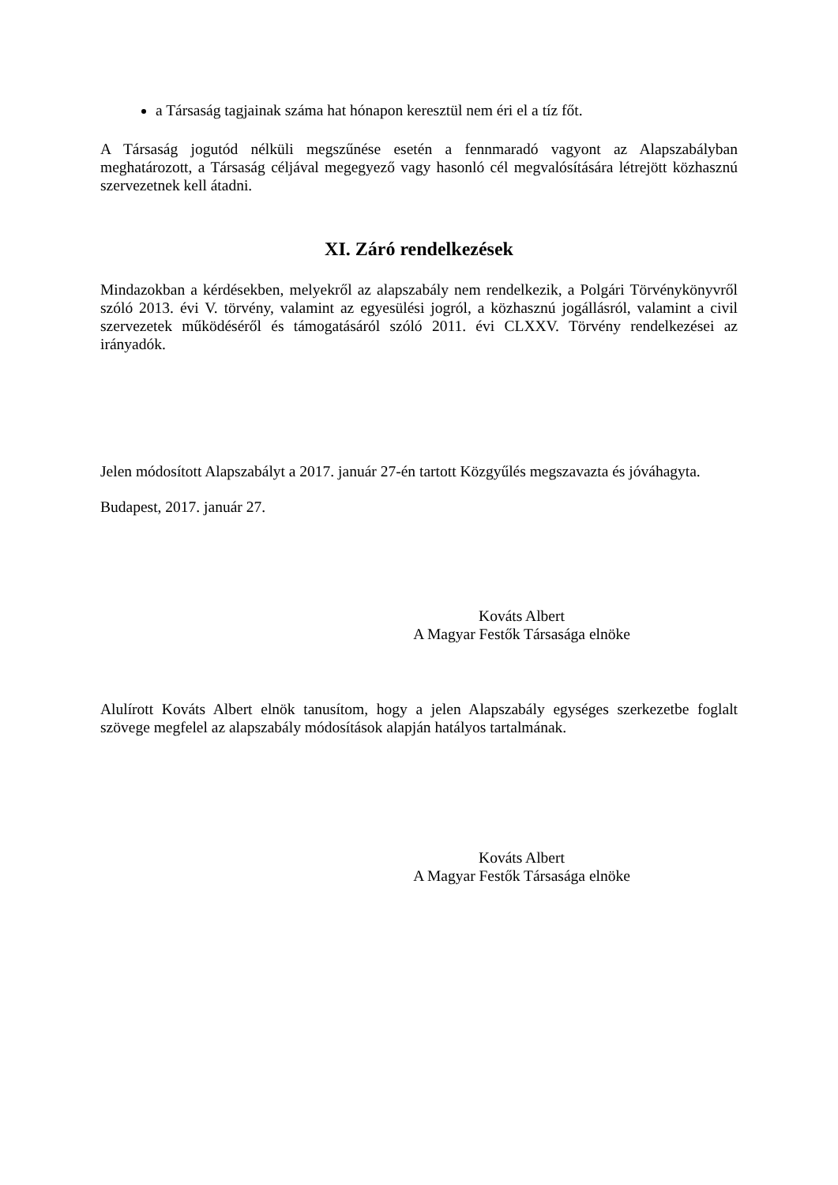a Társaság tagjainak száma hat hónapon keresztül nem éri el a tíz főt.
A Társaság jogutód nélküli megszűnése esetén a fennmaradó vagyont az Alapszabályban meghatározott, a Társaság céljával megegyező vagy hasonló cél megvalósítására létrejött közhasznú szervezetnek kell átadni.
XI. Záró rendelkezések
Mindazokban a kérdésekben, melyekről az alapszabály nem rendelkezik, a Polgári Törvénykönyvről szóló 2013. évi V. törvény, valamint az egyesülési jogról, a közhasznú jogállásról, valamint a civil szervezetek működéséről és támogatásáról szóló 2011. évi CLXXV. Törvény rendelkezései az irányadók.
Jelen módosított Alapszabályt a 2017. január 27-én tartott Közgyűlés megszavazta és jóváhagyta.
Budapest, 2017. január 27.
Kováts Albert
A Magyar Festők Társasága elnöke
Alulírott Kováts Albert elnök tanusítom, hogy a jelen Alapszabály egységes szerkezetbe foglalt szövege megfelel az alapszabály módosítások alapján hatályos tartalmának.
Kováts Albert
A Magyar Festők Társasága elnöke